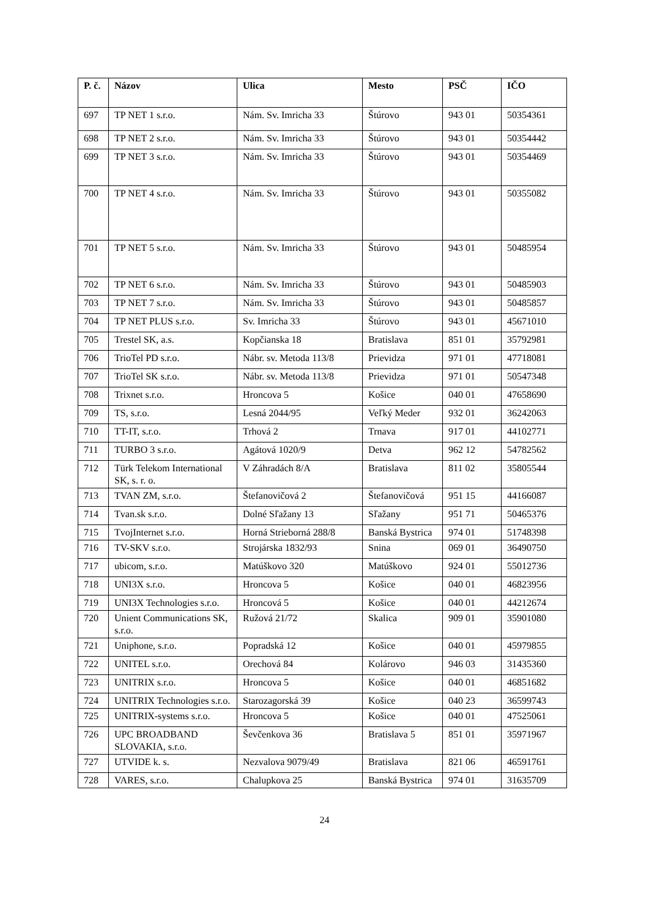| P. č. | Názov | Ulica | Mesto | PSČ | IČO |
| --- | --- | --- | --- | --- | --- |
| 697 | TP NET 1 s.r.o. | Nám. Sv. Imricha 33 | Štúrovo | 943 01 | 50354361 |
| 698 | TP NET 2 s.r.o. | Nám. Sv. Imricha 33 | Štúrovo | 943 01 | 50354442 |
| 699 | TP NET 3 s.r.o. | Nám. Sv. Imricha 33 | Štúrovo | 943 01 | 50354469 |
| 700 | TP NET 4 s.r.o. | Nám. Sv. Imricha 33 | Štúrovo | 943 01 | 50355082 |
| 701 | TP NET 5 s.r.o. | Nám. Sv. Imricha 33 | Štúrovo | 943 01 | 50485954 |
| 702 | TP NET 6 s.r.o. | Nám. Sv. Imricha 33 | Štúrovo | 943 01 | 50485903 |
| 703 | TP NET 7 s.r.o. | Nám. Sv. Imricha 33 | Štúrovo | 943 01 | 50485857 |
| 704 | TP NET PLUS s.r.o. | Sv. Imricha 33 | Štúrovo | 943 01 | 45671010 |
| 705 | Trestel SK, a.s. | Kopčianska 18 | Bratislava | 851 01 | 35792981 |
| 706 | TrioTel PD s.r.o. | Nábr. sv. Metoda 113/8 | Prievidza | 971 01 | 47718081 |
| 707 | TrioTel SK s.r.o. | Nábr. sv. Metoda 113/8 | Prievidza | 971 01 | 50547348 |
| 708 | Trixnet s.r.o. | Hroncova 5 | Košice | 040 01 | 47658690 |
| 709 | TS, s.r.o. | Lesná 2044/95 | Veľký Meder | 932 01 | 36242063 |
| 710 | TT-IT, s.r.o. | Trhová 2 | Trnava | 917 01 | 44102771 |
| 711 | TURBO 3 s.r.o. | Agátová 1020/9 | Detva | 962 12 | 54782562 |
| 712 | Türk Telekom International SK, s. r. o. | V Záhradách 8/A | Bratislava | 811 02 | 35805544 |
| 713 | TVAN ZM, s.r.o. | Štefanovičová 2 | Štefanovičová | 951 15 | 44166087 |
| 714 | Tvan.sk s.r.o. | Dolné Sľažany 13 | Sľažany | 951 71 | 50465376 |
| 715 | TvojInternet s.r.o. | Horná Strieborná 288/8 | Banská Bystrica | 974 01 | 51748398 |
| 716 | TV-SKV s.r.o. | Strojárska 1832/93 | Snina | 069 01 | 36490750 |
| 717 | ubicom, s.r.o. | Matúškovo 320 | Matúškovo | 924 01 | 55012736 |
| 718 | UNI3X s.r.o. | Hroncova 5 | Košice | 040 01 | 46823956 |
| 719 | UNI3X Technologies s.r.o. | Hroncová 5 | Košice | 040 01 | 44212674 |
| 720 | Unient Communications SK, s.r.o. | Ružová 21/72 | Skalica | 909 01 | 35901080 |
| 721 | Uniphone, s.r.o. | Popradská 12 | Košice | 040 01 | 45979855 |
| 722 | UNITEL s.r.o. | Orechová 84 | Kolárovo | 946 03 | 31435360 |
| 723 | UNITRIX s.r.o. | Hroncova 5 | Košice | 040 01 | 46851682 |
| 724 | UNITRIX Technologies s.r.o. | Starozagorská 39 | Košice | 040 23 | 36599743 |
| 725 | UNITRIX-systems s.r.o. | Hroncova 5 | Košice | 040 01 | 47525061 |
| 726 | UPC BROADBAND SLOVAKIA, s.r.o. | Ševčenkova 36 | Bratislava 5 | 851 01 | 35971967 |
| 727 | UTVIDE k. s. | Nezvalova 9079/49 | Bratislava | 821 06 | 46591761 |
| 728 | VARES, s.r.o. | Chalupkova 25 | Banská Bystrica | 974 01 | 31635709 |
24